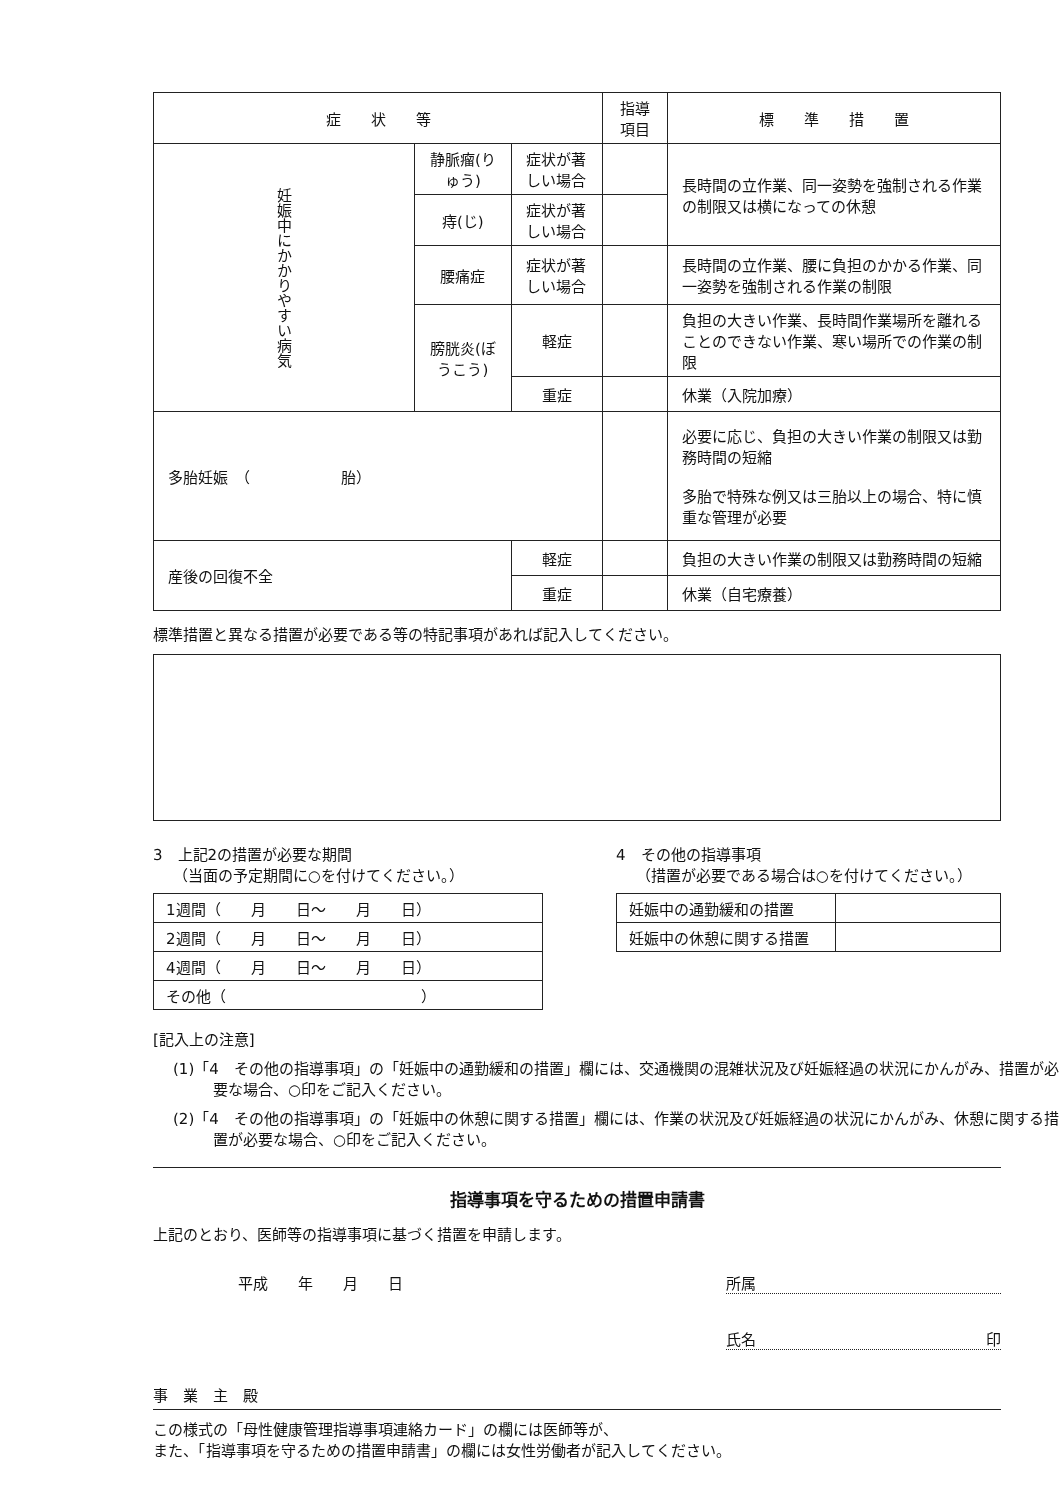| 症 状 等 | | | | 指導項目 | 標 準 措 置 |
| --- | --- | --- | --- | --- | --- |
| 妊娠中にかかりやすい病気 | 静脈瘤(りゅう) | 症状が著しい場合 | | | 長時間の立作業、同一姿勢を強制される作業の制限又は横になっての休憩 |
| | 痔(じ) | 症状が著しい場合 | | | |
| | 腰痛症 | 症状が著しい場合 | | | 長時間の立作業、腰に負担のかかる作業、同一姿勢を強制される作業の制限 |
| | 膀胱炎(ぼうこう) | | 軽症 | | 負担の大きい作業、長時間作業場所を離れることのできない作業、寒い場所での作業の制限 |
| | | | 重症 | | 休業（入院加療） |
| 多胎妊娠 （ 胎） | | | | | 必要に応じ、負担の大きい作業の制限又は勤務時間の短縮 多胎で特殊な例又は三胎以上の場合、特に慎重な管理が必要 |
| 産後の回復不全 | | | 軽症 | | 負担の大きい作業の制限又は勤務時間の短縮 |
| | | | 重症 | | 休業（自宅療養） |
標準措置と異なる措置が必要である等の特記事項があれば記入してください。
3　上記2の措置が必要な期間
　 （当面の予定期間に○を付けてください。）
| 1週間（ 月 日～ 月 日） |
| 2週間（ 月 日～ 月 日） |
| 4週間（ 月 日～ 月 日） |
| その他（ ） |
4　その他の指導事項
　 （措置が必要である場合は○を付けてください。）
| 妊娠中の通勤緩和の措置 | |
| 妊娠中の休憩に関する措置 | |
[記入上の注意]
(1)「4　その他の指導事項」の「妊娠中の通勤緩和の措置」欄には、交通機関の混雑状況及び妊娠経過の状況にかんがみ、措置が必要な場合、○印をご記入ください。
(2)「4　その他の指導事項」の「妊娠中の休憩に関する措置」欄には、作業の状況及び妊娠経過の状況にかんがみ、休憩に関する措置が必要な場合、○印をご記入ください。
指導事項を守るための措置申請書
上記のとおり、医師等の指導事項に基づく措置を申請します。
平成　　年　　月　　日 所属
氏名 印
事　業　主　殿
この様式の「母性健康管理指導事項連絡カード」の欄には医師等が、
また、「指導事項を守るための措置申請書」の欄には女性労働者が記入してください。